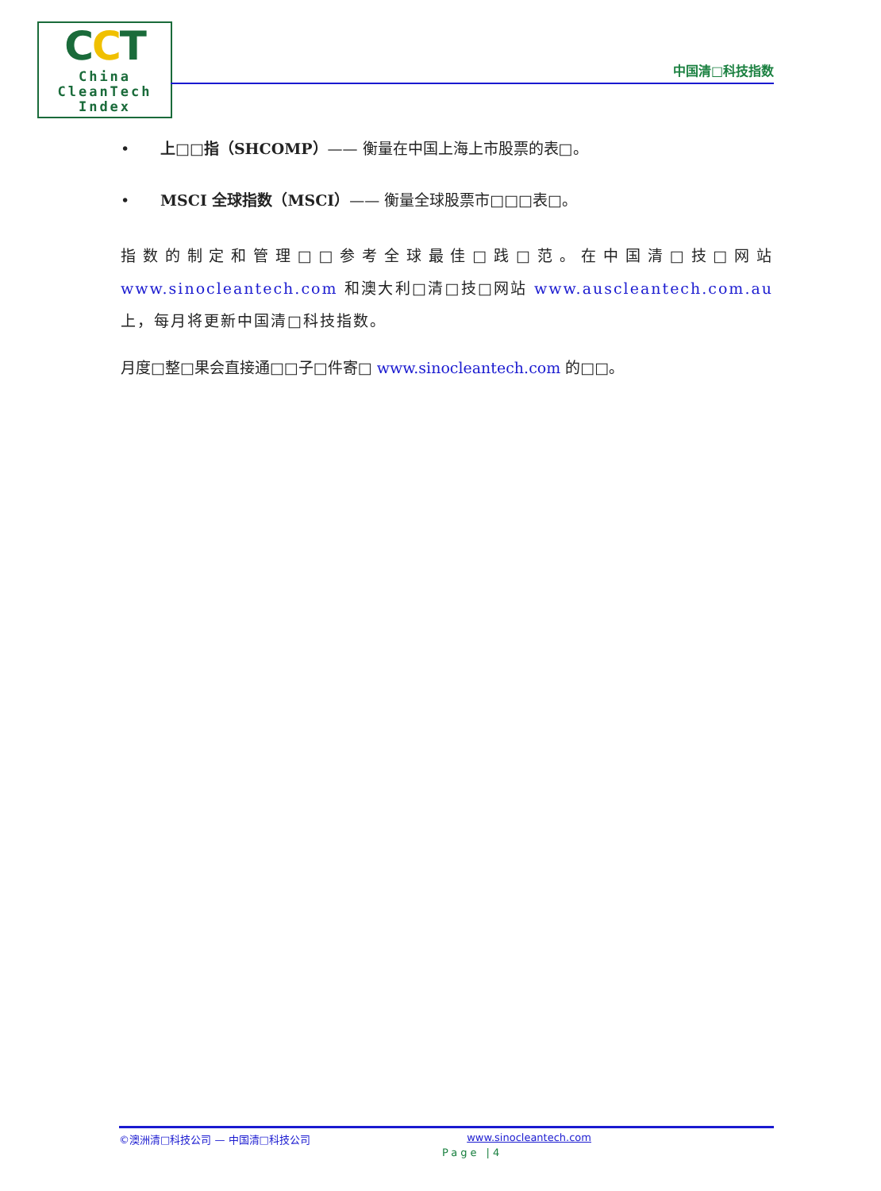CCT
China
CleanTech
Index
中国清□科技指数
• 上□□指（SHCOMP）—— 衡量在中国上海上市股票的表□。
• MSCI 全球指数（MSCI）—— 衡量全球股票市□□□表□。
指数的制定和管理□□参考全球最佳□践□范。在中国清□技□网站 www.sinocleantech.com 和澳大利□清□技□网站 www.auscleantech.com.au 上，每月将更新中国清□科技指数。
月度□整□果会直接通□□子□件寄□ www.sinocleantech.com 的□□。
©澳洲清□科技公司 — 中国清□科技公司 www.sinocleantech.com
Page |4